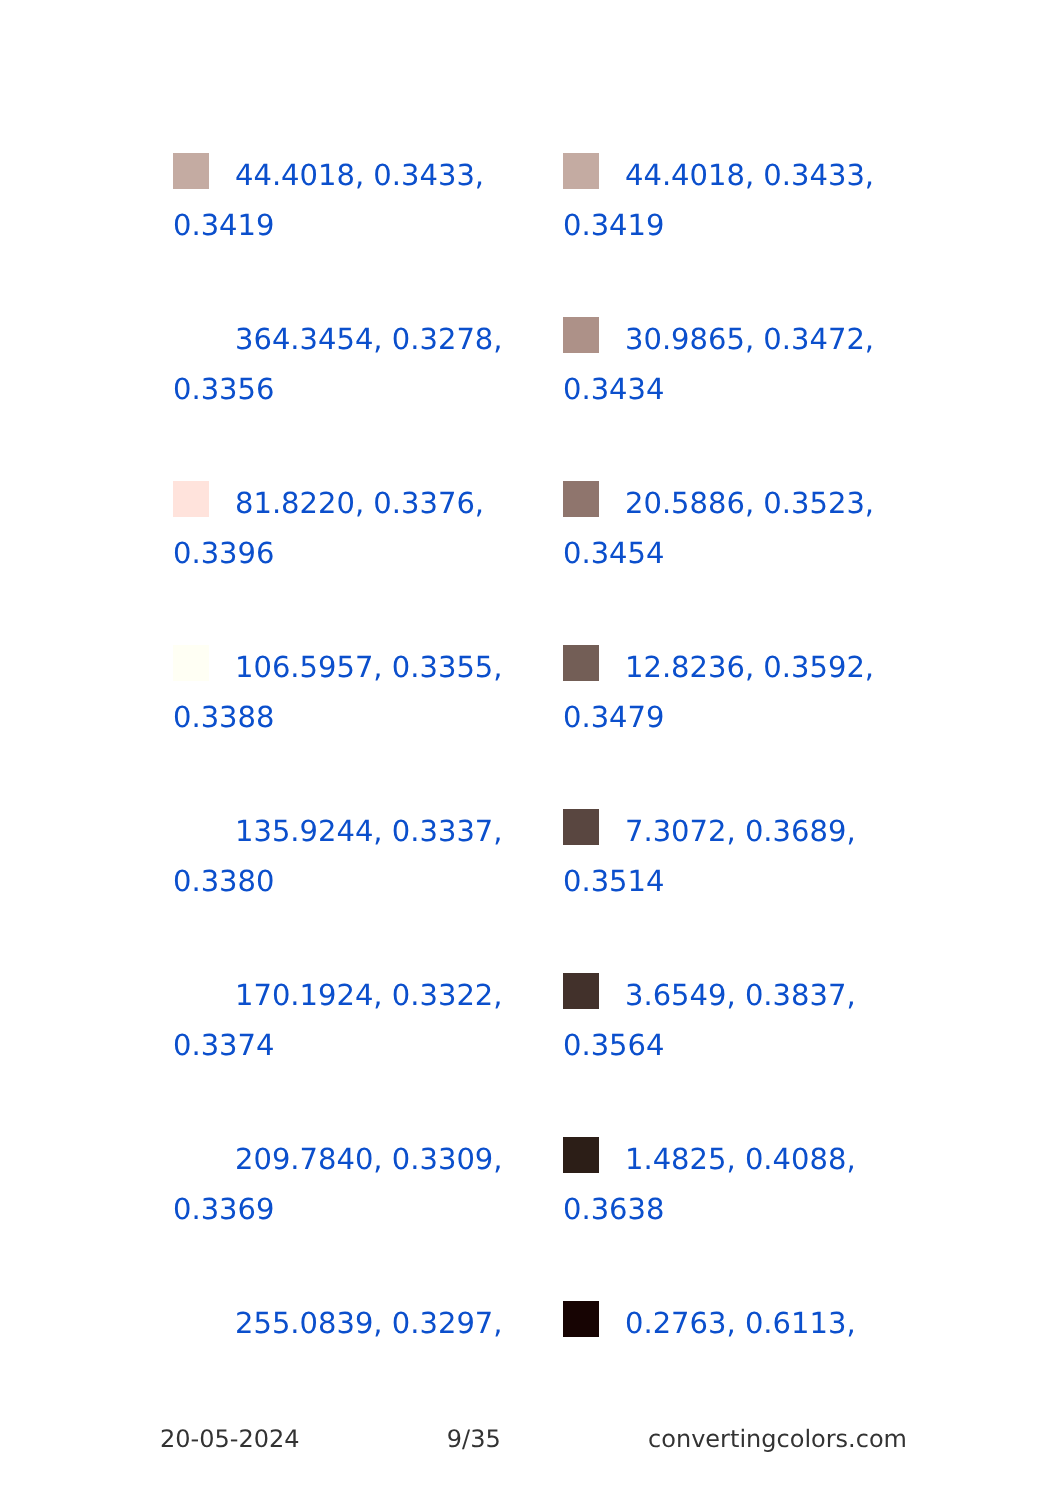44.4018, 0.3433, 0.3419
44.4018, 0.3433, 0.3419
364.3454, 0.3278, 0.3356
30.9865, 0.3472, 0.3434
81.8220, 0.3376, 0.3396
20.5886, 0.3523, 0.3454
106.5957, 0.3355, 0.3388
12.8236, 0.3592, 0.3479
135.9244, 0.3337, 0.3380
7.3072, 0.3689, 0.3514
170.1924, 0.3322, 0.3374
3.6549, 0.3837, 0.3564
209.7840, 0.3309, 0.3369
1.4825, 0.4088, 0.3638
255.0839, 0.3297,
0.2763, 0.6113,
20-05-2024 9/35 convertingcolors.com